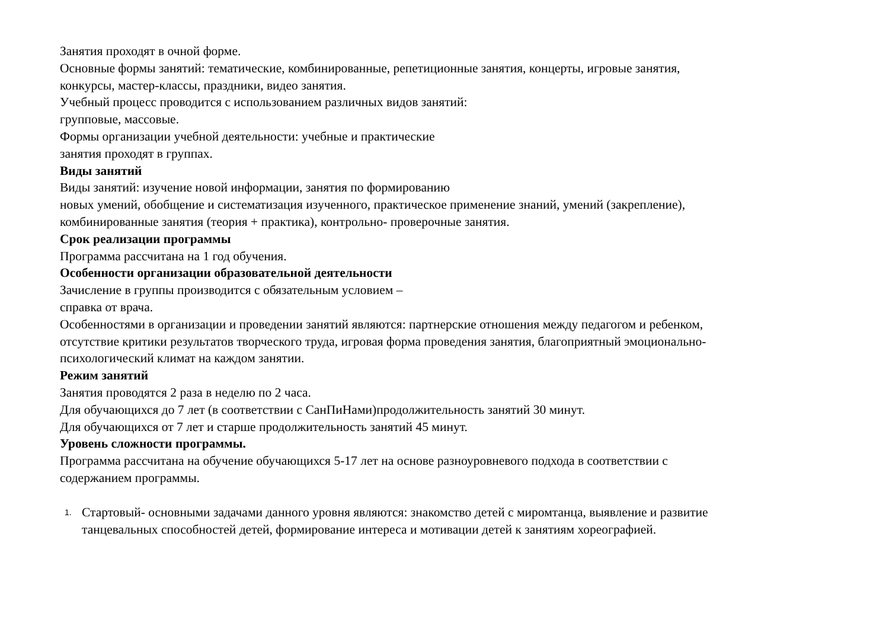Занятия проходят в очной форме.
Основные формы занятий: тематические, комбинированные, репетиционные занятия, концерты, игровые занятия,
конкурсы, мастер-классы, праздники, видео занятия.
Учебный процесс проводится с использованием различных видов занятий:
групповые, массовые.
Формы организации учебной деятельности: учебные и практические
занятия проходят в группах.
Виды занятий
Виды занятий: изучение новой информации, занятия по формированию
новых умений, обобщение и систематизация изученного, практическое применение знаний, умений (закрепление),
комбинированные занятия (теория + практика), контрольно- проверочные занятия.
Срок реализации программы
Программа рассчитана на 1 год обучения.
Особенности организации образовательной деятельности
Зачисление в группы производится с обязательным условием –
справка от врача.
Особенностями в организации и проведении занятий являются: партнерские отношения между педагогом и ребенком,
отсутствие критики результатов творческого труда, игровая форма проведения занятия, благоприятный эмоционально-
психологический климат на каждом занятии.
Режим занятий
Занятия проводятся 2 раза в неделю по 2 часа.
Для обучающихся до 7 лет (в соответствии с СанПиНами)продолжительность занятий 30 минут.
Для обучающихся от 7 лет и старше продолжительность занятий 45 минут.
Уровень сложности программы.
Программа рассчитана на обучение обучающихся 5-17 лет на основе разноуровневого подхода в соответствии с
содержанием программы.
1. Стартовый- основными задачами данного уровня являются: знакомство детей с миромтанца, выявление и развитие
танцевальных способностей детей, формирование интереса и мотивации детей к занятиям хореографией.